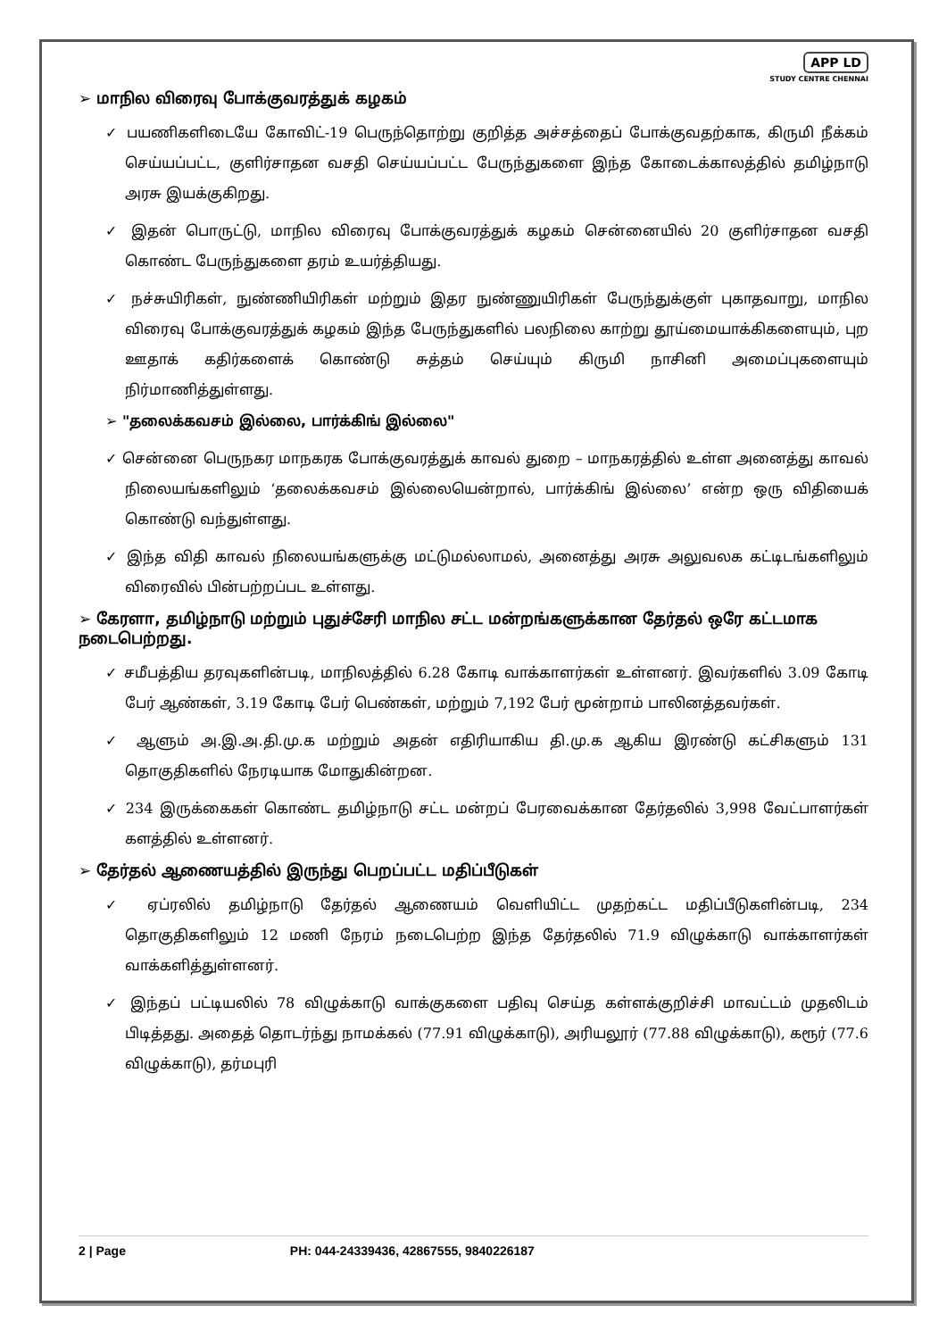APP LD
STUDY CENTRE CHENNAI
➢ மாநில விரைவு போக்குவரத்துக் கழகம்
✓ பயணிகளிடையே கோவிட்-19 பெருந்தொற்று குறித்த அச்சத்தைப் போக்குவதற்காக, கிருமி நீக்கம் செய்யப்பட்ட, குளிர்சாதன வசதி செய்யப்பட்ட பேருந்துகளை இந்த கோடைக்காலத்தில் தமிழ்நாடு அரசு இயக்குகிறது.
✓ இதன் பொருட்டு, மாநில விரைவு போக்குவரத்துக் கழகம் சென்னையில் 20 குளிர்சாதன வசதி கொண்ட பேருந்துகளை தரம் உயர்த்தியது.
✓ நச்சுயிரிகள், நுண்ணியிரிகள் மற்றும் இதர நுண்ணுயிரிகள் பேருந்துக்குள் புகாதவாறு, மாநில விரைவு போக்குவரத்துக் கழகம் இந்த பேருந்துகளில் பலநிலை காற்று தூய்மையாக்கிகளையும், புற ஊதாக் கதிர்களைக் கொண்டு சுத்தம் செய்யும் கிருமி நாசினி அமைப்புகளையும் நிர்மாணித்துள்ளது.
➢ "தலைக்கவசம் இல்லை, பார்க்கிங் இல்லை"
✓ சென்னை பெருநகர மாநகரக போக்குவரத்துக் காவல் துறை – மாநகரத்தில் உள்ள அனைத்து காவல் நிலையங்களிலும் ‘தலைக்கவசம் இல்லையென்றால், பார்க்கிங் இல்லை’ என்ற ஒரு விதியைக் கொண்டு வந்துள்ளது.
✓ இந்த விதி காவல் நிலையங்களுக்கு மட்டுமல்லாமல், அனைத்து அரசு அலுவலக கட்டிடங்களிலும் விரைவில் பின்பற்றப்பட உள்ளது.
➢ கேரளா, தமிழ்நாடு மற்றும் புதுச்சேரி மாநில சட்ட மன்றங்களுக்கான தேர்தல் ஒரே கட்டமாக நடைபெற்றது.
✓ சமீபத்திய தரவுகளின்படி, மாநிலத்தில் 6.28 கோடி வாக்காளர்கள் உள்ளனர். இவர்களில் 3.09 கோடி பேர் ஆண்கள், 3.19 கோடி பேர் பெண்கள், மற்றும் 7,192 பேர் மூன்றாம் பாலினத்தவர்கள்.
✓ ஆளும் அ.இ.அ.தி.மு.க மற்றும் அதன் எதிரியாகிய தி.மு.க ஆகிய இரண்டு கட்சிகளும் 131 தொகுதிகளில் நேரடியாக மோதுகின்றன.
✓ 234 இருக்கைகள் கொண்ட தமிழ்நாடு சட்ட மன்றப் பேரவைக்கான தேர்தலில் 3,998 வேட்பாளர்கள் களத்தில் உள்ளனர்.
➢ தேர்தல் ஆணையத்தில் இருந்து பெறப்பட்ட மதிப்பீடுகள்
✓ ஏப்ரலில் தமிழ்நாடு தேர்தல் ஆணையம் வெளியிட்ட முதற்கட்ட மதிப்பீடுகளின்படி, 234 தொகுதிகளிலும் 12 மணி நேரம் நடைபெற்ற இந்த தேர்தலில் 71.9 விழுக்காடு வாக்காளர்கள் வாக்களித்துள்ளனர்.
✓ இந்தப் பட்டியலில் 78 விழுக்காடு வாக்குகளை பதிவு செய்த கள்ளக்குறிச்சி மாவட்டம் முதலிடம் பிடித்தது. அதைத் தொடர்ந்து நாமக்கல் (77.91 விழுக்காடு), அரியலூர் (77.88 விழுக்காடு), கரூர் (77.6 விழுக்காடு), தர்மபுரி
2 | Page PH: 044-24339436, 42867555, 9840226187